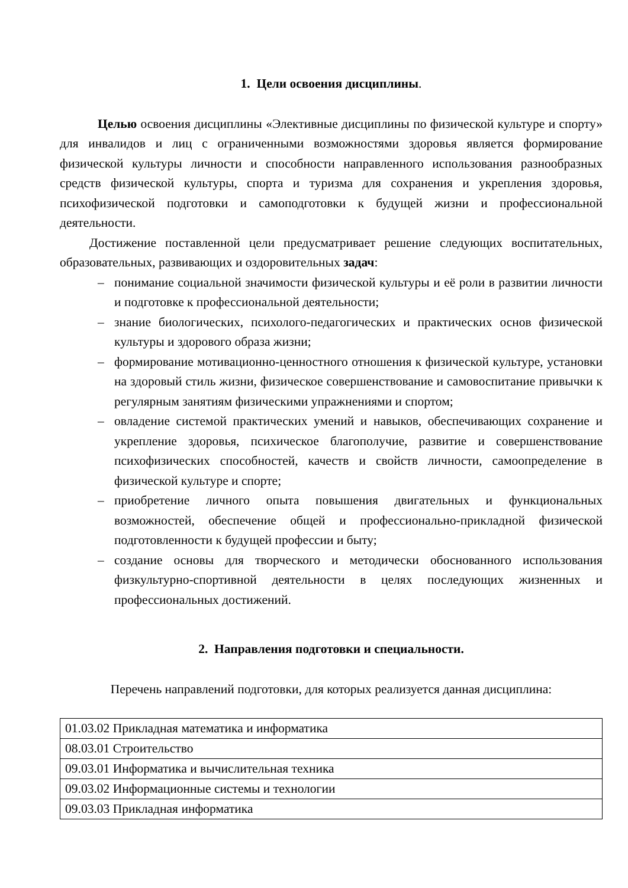1. Цели освоения дисциплины.
Целью освоения дисциплины «Элективные дисциплины по физической культуре и спорту» для инвалидов и лиц с ограниченными возможностями здоровья является формирование физической культуры личности и способности направленного использования разнообразных средств физической культуры, спорта и туризма для сохранения и укрепления здоровья, психофизической подготовки и самоподготовки к будущей жизни и профессиональной деятельности.
Достижение поставленной цели предусматривает решение следующих воспитательных, образовательных, развивающих и оздоровительных задач:
– понимание социальной значимости физической культуры и её роли в развитии личности и подготовке к профессиональной деятельности;
– знание биологических, психолого-педагогических и практических основ физической культуры и здорового образа жизни;
– формирование мотивационно-ценностного отношения к физической культуре, установки на здоровый стиль жизни, физическое совершенствование и самовоспитание привычки к регулярным занятиям физическими упражнениями и спортом;
– овладение системой практических умений и навыков, обеспечивающих сохранение и укрепление здоровья, психическое благополучие, развитие и совершенствование психофизических способностей, качеств и свойств личности, самоопределение в физической культуре и спорте;
– приобретение личного опыта повышения двигательных и функциональных возможностей, обеспечение общей и профессионально-прикладной физической подготовленности к будущей профессии и быту;
– создание основы для творческого и методически обоснованного использования физкультурно-спортивной деятельности в целях последующих жизненных и профессиональных достижений.
2. Направления подготовки и специальности.
Перечень направлений подготовки, для которых реализуется данная дисциплина:
| 01.03.02 Прикладная математика и информатика |
| 08.03.01 Строительство |
| 09.03.01 Информатика и вычислительная техника |
| 09.03.02 Информационные системы и технологии |
| 09.03.03 Прикладная информатика |